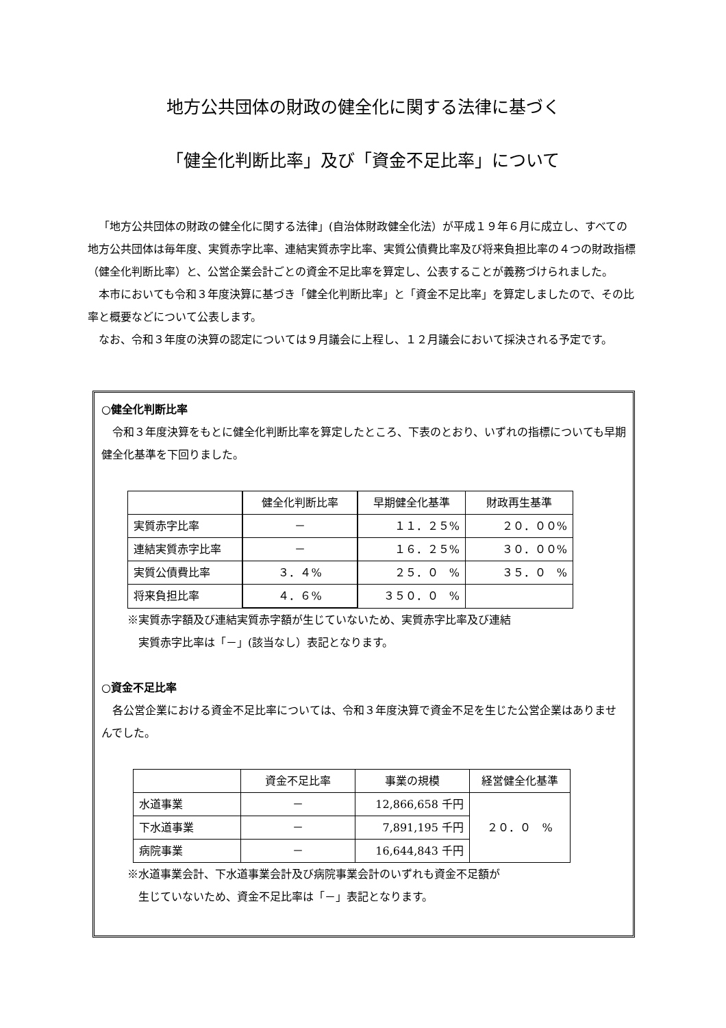地方公共団体の財政の健全化に関する法律に基づく
「健全化判断比率」及び「資金不足比率」について
「地方公共団体の財政の健全化に関する法律」(自治体財政健全化法）が平成１９年６月に成立し、すべての地方公共団体は毎年度、実質赤字比率、連結実質赤字比率、実質公債費比率及び将来負担比率の４つの財政指標（健全化判断比率）と、公営企業会計ごとの資金不足比率を算定し、公表することが義務づけられました。
本市においても令和３年度決算に基づき「健全化判断比率」と「資金不足比率」を算定しましたので、その比率と概要などについて公表します。
なお、令和３年度の決算の認定については９月議会に上程し、１２月議会において採決される予定です。
○健全化判断比率
令和３年度決算をもとに健全化判断比率を算定したところ、下表のとおり、いずれの指標についても早期健全化基準を下回りました。
| | 健全化判断比率 | 早期健全化基準 | 財政再生基準 |
| --- | --- | --- | --- |
| 実質赤字比率 | － | １１．２５% | ２０．００% |
| 連結実質赤字比率 | － | １６．２５% | ３０．００% |
| 実質公債費比率 | ３．４% | ２５．０ % | ３５．０ % |
| 将来負担比率 | ４．６% | ３５０．０ % | |
※実質赤字額及び連結実質赤字額が生じていないため、実質赤字比率及び連結
実質赤字比率は「－」(該当なし）表記となります。
○資金不足比率
各公営企業における資金不足比率については、令和３年度決算で資金不足を生じた公営企業はありませんでした。
| | 資金不足比率 | 事業の規模 | 経営健全化基準 |
| --- | --- | --- | --- |
| 水道事業 | － | 12,866,658 千円 | ２０．０ % |
| 下水道事業 | － | 7,891,195 千円 | |
| 病院事業 | － | 16,644,843 千円 | |
※水道事業会計、下水道事業会計及び病院事業会計のいずれも資金不足額が
生じていないため、資金不足比率は「－」表記となります。